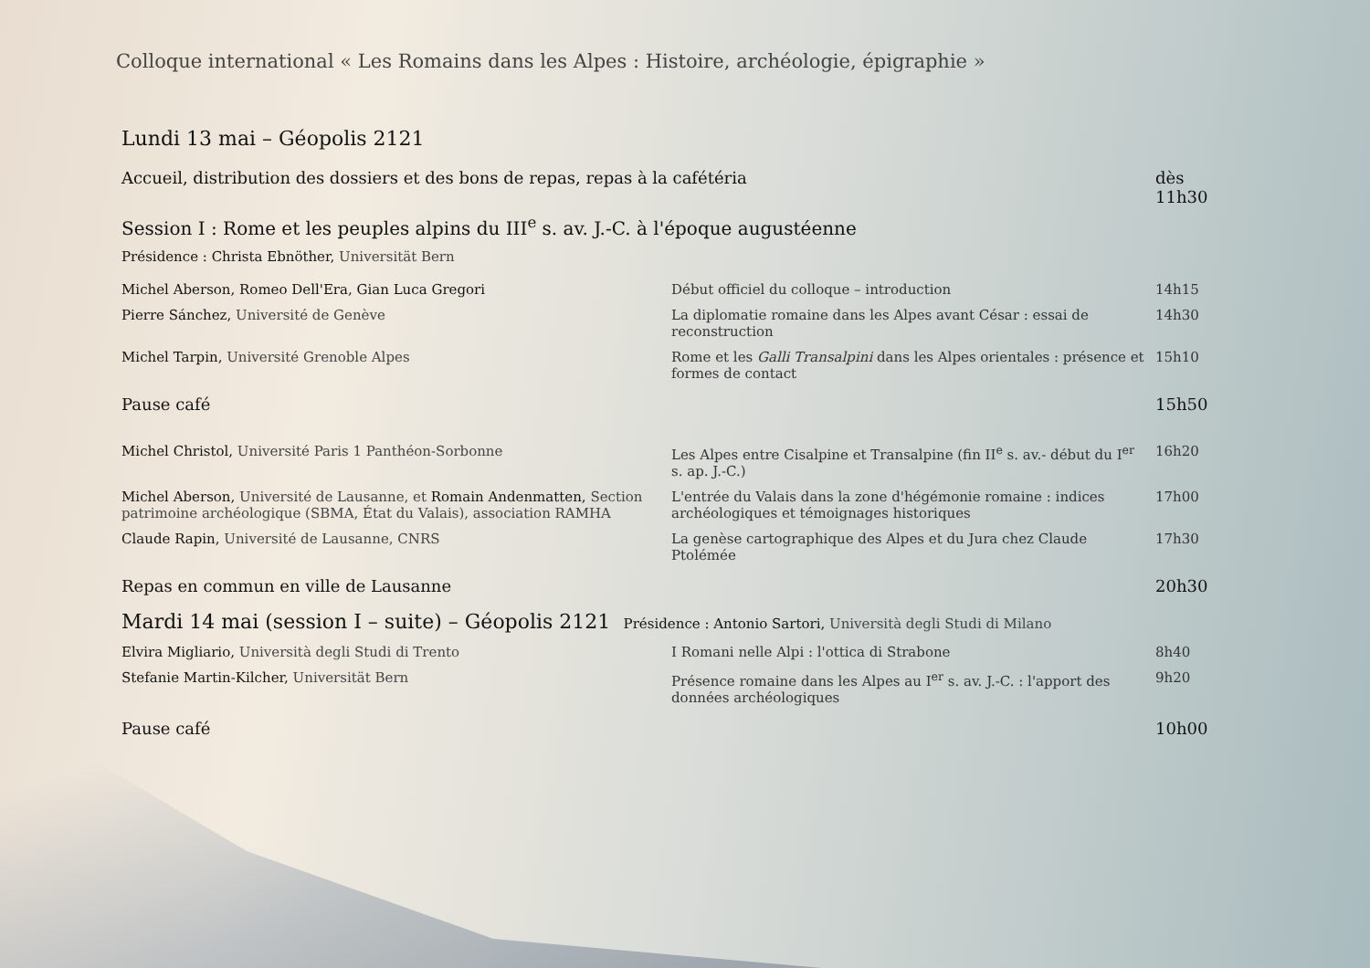Colloque international « Les Romains dans les Alpes : Histoire, archéologie, épigraphie »
Lundi 13 mai – Géopolis 2121
| Accueil, distribution des dossiers et des bons de repas, repas à la cafétéria | | dès 11h30 |
| Session I : Rome et les peuples alpins du III<sup>e</sup> s. av. J.-C. à l'époque augustéenne | | |
| Présidence : Christa Ebnöther, Universität Bern | | |
| Michel Aberson, Romeo Dell'Era, Gian Luca Gregori | Début officiel du colloque – introduction | 14h15 |
| Pierre Sánchez, Université de Genève | La diplomatie romaine dans les Alpes avant César : essai de reconstruction | 14h30 |
| Michel Tarpin, Université Grenoble Alpes | Rome et les Galli Transalpini dans les Alpes orientales : présence et formes de contact | 15h10 |
| Pause café | | 15h50 |
| Michel Christol, Université Paris 1 Panthéon-Sorbonne | Les Alpes entre Cisalpine et Transalpine (fin II<sup>e</sup> s. av.- début du I<sup>er</sup> s. ap. J.-C.) | 16h20 |
| Michel Aberson, Université de Lausanne, et Romain Andenmatten, Section patrimoine archéologique (SBMA, État du Valais), association RAMHA | L'entrée du Valais dans la zone d'hégémonie romaine : indices archéologiques et témoignages historiques | 17h00 |
| Claude Rapin, Université de Lausanne, CNRS | La genèse cartographique des Alpes et du Jura chez Claude Ptolémée | 17h30 |
| Repas en commun en ville de Lausanne | | 20h30 |
| Mardi 14 mai (session I – suite) – Géopolis 2121 Présidence : Antonio Sartori, Università degli Studi di Milano | | |
| Elvira Migliario, Università degli Studi di Trento | I Romani nelle Alpi : l'ottica di Strabone | 8h40 |
| Stefanie Martin-Kilcher, Universität Bern | Présence romaine dans les Alpes au I<sup>er</sup> s. av. J.-C. : l'apport des données archéologiques | 9h20 |
| Pause café | | 10h00 |